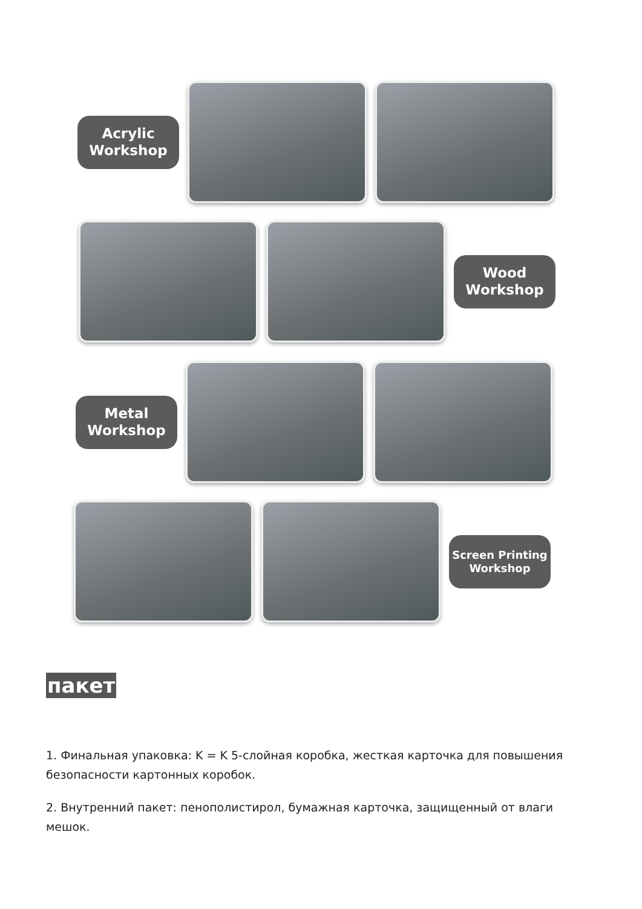Acrylic
Workshop
Wood
Workshop
Metal
Workshop
Screen Printing
Workshop
пакет
1. Финальная упаковка: K = K 5-слойная коробка, жесткая карточка для повышения безопасности картонных коробок.
2. Внутренний пакет: пенополистирол, бумажная карточка, защищенный от влаги мешок.